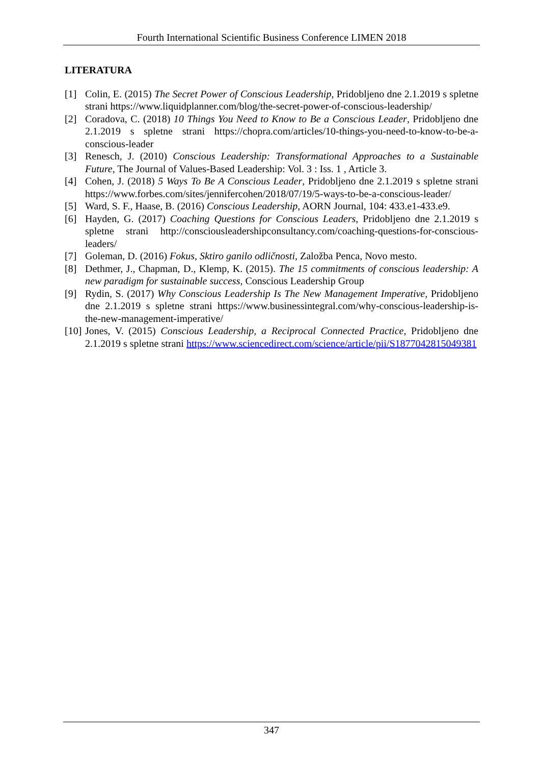Fourth International Scientific Business Conference LIMEN 2018
LITERATURA
[1] Colin, E. (2015) The Secret Power of Conscious Leadership, Pridobljeno dne 2.1.2019 s spletne strani https://www.liquidplanner.com/blog/the-secret-power-of-conscious-leadership/
[2] Coradova, C. (2018) 10 Things You Need to Know to Be a Conscious Leader, Pridobljeno dne 2.1.2019 s spletne strani https://chopra.com/articles/10-things-you-need-to-know-to-be-a-conscious-leader
[3] Renesch, J. (2010) Conscious Leadership: Transformational Approaches to a Sustainable Future, The Journal of Values-Based Leadership: Vol. 3 : Iss. 1 , Article 3.
[4] Cohen, J. (2018) 5 Ways To Be A Conscious Leader, Pridobljeno dne 2.1.2019 s spletne strani https://www.forbes.com/sites/jennifercohen/2018/07/19/5-ways-to-be-a-conscious-leader/
[5] Ward, S. F., Haase, B. (2016) Conscious Leadership, AORN Journal, 104: 433.e1-433.e9.
[6] Hayden, G. (2017) Coaching Questions for Conscious Leaders, Pridobljeno dne 2.1.2019 s spletne strani http://consciousleadershipconsultancy.com/coaching-questions-for-conscious-leaders/
[7] Goleman, D. (2016) Fokus, Sktiro ganilo odličnosti, Založba Penca, Novo mesto.
[8] Dethmer, J., Chapman, D., Klemp, K. (2015). The 15 commitments of conscious leadership: A new paradigm for sustainable success, Conscious Leadership Group
[9] Rydin, S. (2017) Why Conscious Leadership Is The New Management Imperative, Pridobljeno dne 2.1.2019 s spletne strani https://www.businessintegral.com/why-conscious-leadership-is-the-new-management-imperative/
[10] Jones, V. (2015) Conscious Leadership, a Reciprocal Connected Practice, Pridobljeno dne 2.1.2019 s spletne strani https://www.sciencedirect.com/science/article/pii/S1877042815049381
347